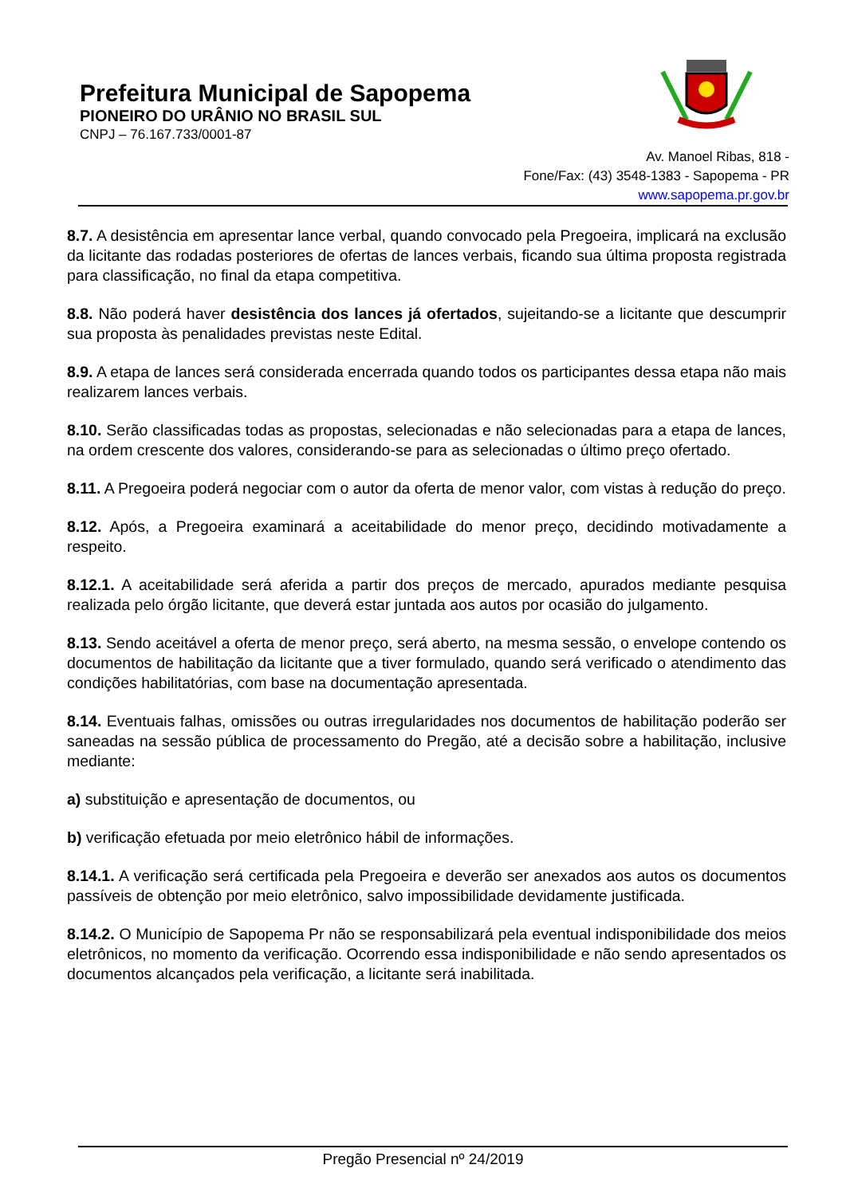Prefeitura Municipal de Sapopema
PIONEIRO DO URÂNIO NO BRASIL SUL
CNPJ – 76.167.733/0001-87
Av. Manoel Ribas, 818 -
Fone/Fax: (43) 3548-1383 - Sapopema - PR
www.sapopema.pr.gov.br
8.7. A desistência em apresentar lance verbal, quando convocado pela Pregoeira, implicará na exclusão da licitante das rodadas posteriores de ofertas de lances verbais, ficando sua última proposta registrada para classificação, no final da etapa competitiva.
8.8. Não poderá haver desistência dos lances já ofertados, sujeitando-se a licitante que descumprir sua proposta às penalidades previstas neste Edital.
8.9. A etapa de lances será considerada encerrada quando todos os participantes dessa etapa não mais realizarem lances verbais.
8.10. Serão classificadas todas as propostas, selecionadas e não selecionadas para a etapa de lances, na ordem crescente dos valores, considerando-se para as selecionadas o último preço ofertado.
8.11. A Pregoeira poderá negociar com o autor da oferta de menor valor, com vistas à redução do preço.
8.12. Após, a Pregoeira examinará a aceitabilidade do menor preço, decidindo motivadamente a respeito.
8.12.1. A aceitabilidade será aferida a partir dos preços de mercado, apurados mediante pesquisa realizada pelo órgão licitante, que deverá estar juntada aos autos por ocasião do julgamento.
8.13. Sendo aceitável a oferta de menor preço, será aberto, na mesma sessão, o envelope contendo os documentos de habilitação da licitante que a tiver formulado, quando será verificado o atendimento das condições habilitatórias, com base na documentação apresentada.
8.14. Eventuais falhas, omissões ou outras irregularidades nos documentos de habilitação poderão ser saneadas na sessão pública de processamento do Pregão, até a decisão sobre a habilitação, inclusive mediante:
a) substituição e apresentação de documentos, ou
b) verificação efetuada por meio eletrônico hábil de informações.
8.14.1. A verificação será certificada pela Pregoeira e deverão ser anexados aos autos os documentos passíveis de obtenção por meio eletrônico, salvo impossibilidade devidamente justificada.
8.14.2. O Município de Sapopema Pr não se responsabilizará pela eventual indisponibilidade dos meios eletrônicos, no momento da verificação. Ocorrendo essa indisponibilidade e não sendo apresentados os documentos alcançados pela verificação, a licitante será inabilitada.
Pregão Presencial nº 24/2019